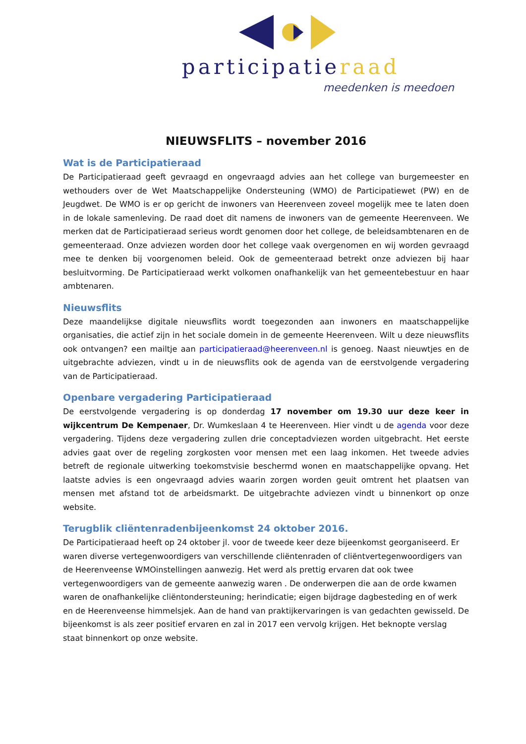participatieraad
meedenken is meedoen
NIEUWSFLITS – november 2016
Wat is de Participatieraad
De Participatieraad geeft gevraagd en ongevraagd advies aan het college van burgemeester en wethouders over de Wet Maatschappelijke Ondersteuning (WMO) de Participatiewet (PW) en de Jeugdwet. De WMO is er op gericht de inwoners van Heerenveen zoveel mogelijk mee te laten doen in de lokale samenleving. De raad doet dit namens de inwoners van de gemeente Heerenveen. We merken dat de Participatieraad serieus wordt genomen door het college, de beleidsambtenaren en de gemeenteraad. Onze adviezen worden door het college vaak overgenomen en wij worden gevraagd mee te denken bij voorgenomen beleid. Ook de gemeenteraad betrekt onze adviezen bij haar besluitvorming. De Participatieraad werkt volkomen onafhankelijk van het gemeentebestuur en haar ambtenaren.
Nieuwsflits
Deze maandelijkse digitale nieuwsflits wordt toegezonden aan inwoners en maatschappelijke organisaties, die actief zijn in het sociale domein in de gemeente Heerenveen. Wilt u deze nieuwsflits ook ontvangen? een mailtje aan participatieraad@heerenveen.nl is genoeg. Naast nieuwtjes en de uitgebrachte adviezen, vindt u in de nieuwsflits ook de agenda van de eerstvolgende vergadering van de Participatieraad.
Openbare vergadering Participatieraad
De eerstvolgende vergadering is op donderdag 17 november om 19.30 uur deze keer in wijkcentrum De Kempenaer, Dr. Wumkeslaan 4 te Heerenveen. Hier vindt u de agenda voor deze vergadering. Tijdens deze vergadering zullen drie conceptadviezen worden uitgebracht. Het eerste advies gaat over de regeling zorgkosten voor mensen met een laag inkomen. Het tweede advies betreft de regionale uitwerking toekomstvisie beschermd wonen en maatschappelijke opvang. Het laatste advies is een ongevraagd advies waarin zorgen worden geuit omtrent het plaatsen van mensen met afstand tot de arbeidsmarkt. De uitgebrachte adviezen vindt u binnenkort op onze website.
Terugblik cliëntenradenbijeenkomst 24 oktober 2016.
De Participatieraad heeft op 24 oktober jl. voor de tweede keer deze bijeenkomst georganiseerd. Er waren diverse vertegenwoordigers van verschillende cliëntenraden of cliëntvertegenwoordigers van de Heerenveense WMOinstellingen aanwezig. Het werd als prettig ervaren dat ook twee vertegenwoordigers van de gemeente aanwezig waren . De onderwerpen die aan de orde kwamen waren de onafhankelijke cliëntondersteuning; herindicatie; eigen bijdrage dagbesteding en of werk en de Heerenveense himmelsjek. Aan de hand van praktijkervaringen is van gedachten gewisseld. De bijeenkomst is als zeer positief ervaren en zal in 2017 een vervolg krijgen. Het beknopte verslag staat binnenkort op onze website.